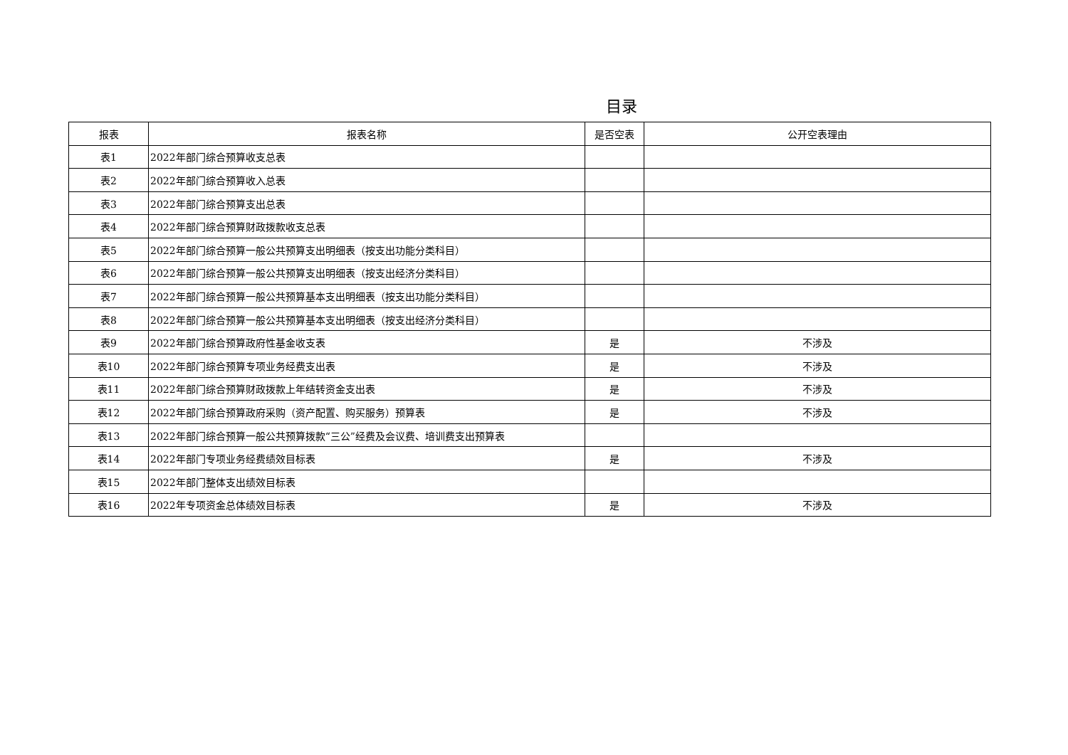目录
| 报表 | 报表名称 | 是否空表 | 公开空表理由 |
| --- | --- | --- | --- |
| 表1 | 2022年部门综合预算收支总表 | | |
| 表2 | 2022年部门综合预算收入总表 | | |
| 表3 | 2022年部门综合预算支出总表 | | |
| 表4 | 2022年部门综合预算财政拨款收支总表 | | |
| 表5 | 2022年部门综合预算一般公共预算支出明细表（按支出功能分类科目） | | |
| 表6 | 2022年部门综合预算一般公共预算支出明细表（按支出经济分类科目） | | |
| 表7 | 2022年部门综合预算一般公共预算基本支出明细表（按支出功能分类科目） | | |
| 表8 | 2022年部门综合预算一般公共预算基本支出明细表（按支出经济分类科目） | | |
| 表9 | 2022年部门综合预算政府性基金收支表 | 是 | 不涉及 |
| 表10 | 2022年部门综合预算专项业务经费支出表 | 是 | 不涉及 |
| 表11 | 2022年部门综合预算财政拨款上年结转资金支出表 | 是 | 不涉及 |
| 表12 | 2022年部门综合预算政府采购（资产配置、购买服务）预算表 | 是 | 不涉及 |
| 表13 | 2022年部门综合预算一般公共预算拨款“三公”经费及会议费、培训费支出预算表 | | |
| 表14 | 2022年部门专项业务经费绩效目标表 | 是 | 不涉及 |
| 表15 | 2022年部门整体支出绩效目标表 | | |
| 表16 | 2022年专项资金总体绩效目标表 | 是 | 不涉及 |